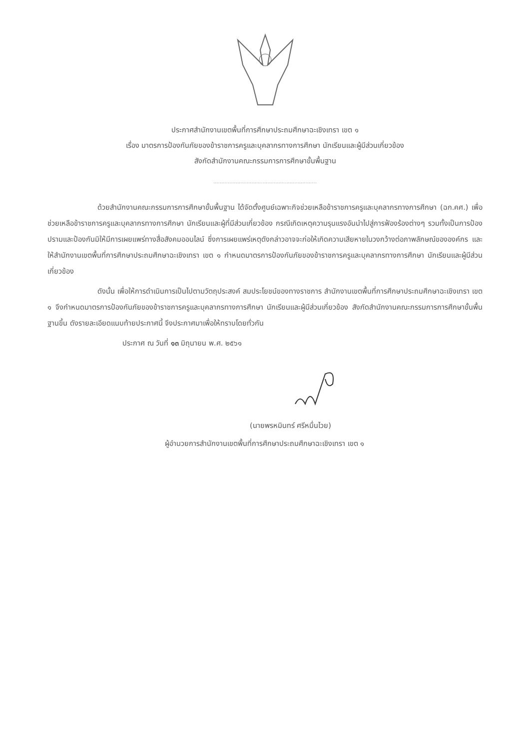ประกาศสำนักงานเขตพื้นที่การศึกษาประถมศึกษาฉะเชิงเทรา เขต ๑
เรื่อง มาตรการป้องกันภัยของข้าราชการครูและบุคลากรทางการศึกษา นักเรียนและผู้มีส่วนเกี่ยวข้อง
สังกัดสำนักงานคณะกรรมการการศึกษาขั้นพื้นฐาน
.................................................................
ด้วยสำนักงานคณะกรรมการการศึกษาขั้นพื้นฐาน ได้จัดตั้งศูนย์เฉพาะกิจช่วยเหลือข้าราชการครูและบุคลากรทางการศึกษา (ฉก.คศ.) เพื่อช่วยเหลือข้าราชการครูและบุคลากรทางการศึกษา นักเรียนและผู้ที่มีส่วนเกี่ยวข้อง กรณีเกิดเหตุความรุนแรงอันนำไปสู่การฟ้องร้องต่างๆ รวมทั้งเป็นการป้องปรามและป้องกันมิให้มีการเผยแพร่ทางสื่อสังคมออนไลน์ ซึ่งการเผยแพร่เหตุดังกล่าวอาจจะก่อให้เกิดความเสียหายในวงกว้างต่อภาพลักษณ์ขององค์กร และให้สำนักงานเขตพื้นที่การศึกษาประถมศึกษาฉะเชิงเทรา เขต ๑ กำหนดมาตรการป้องกันภัยของข้าราชการครูและบุคลากรทางการศึกษา นักเรียนและผู้มีส่วนเกี่ยวข้อง
ดังนั้น เพื่อให้การดำเนินการเป็นไปตามวัตถุประสงค์ สมประโยชน์ของทางราชการ สำนักงานเขตพื้นที่การศึกษาประถมศึกษาฉะเชิงเทรา เขต ๑ จึงกำหนดมาตรการป้องกันภัยของข้าราชการครูและบุคลากรทางการศึกษา นักเรียนและผู้มีส่วนเกี่ยวข้อง สังกัดสำนักงานคณะกรรมการการศึกษาขั้นพื้นฐานขึ้น ดังรายละเอียดแนบท้ายประกาศนี้ จึงประกาศมาเพื่อให้ทราบโดยทั่วกัน
ประกาศ ณ วันที่ ๑๓ มิถุนายน พ.ศ. ๒๕๖๑
(นายพรหมินทร์ ศรีหมื่นไวย)
ผู้อำนวยการสำนักงานเขตพื้นที่การศึกษาประถมศึกษาฉะเชิงเทรา เขต ๑